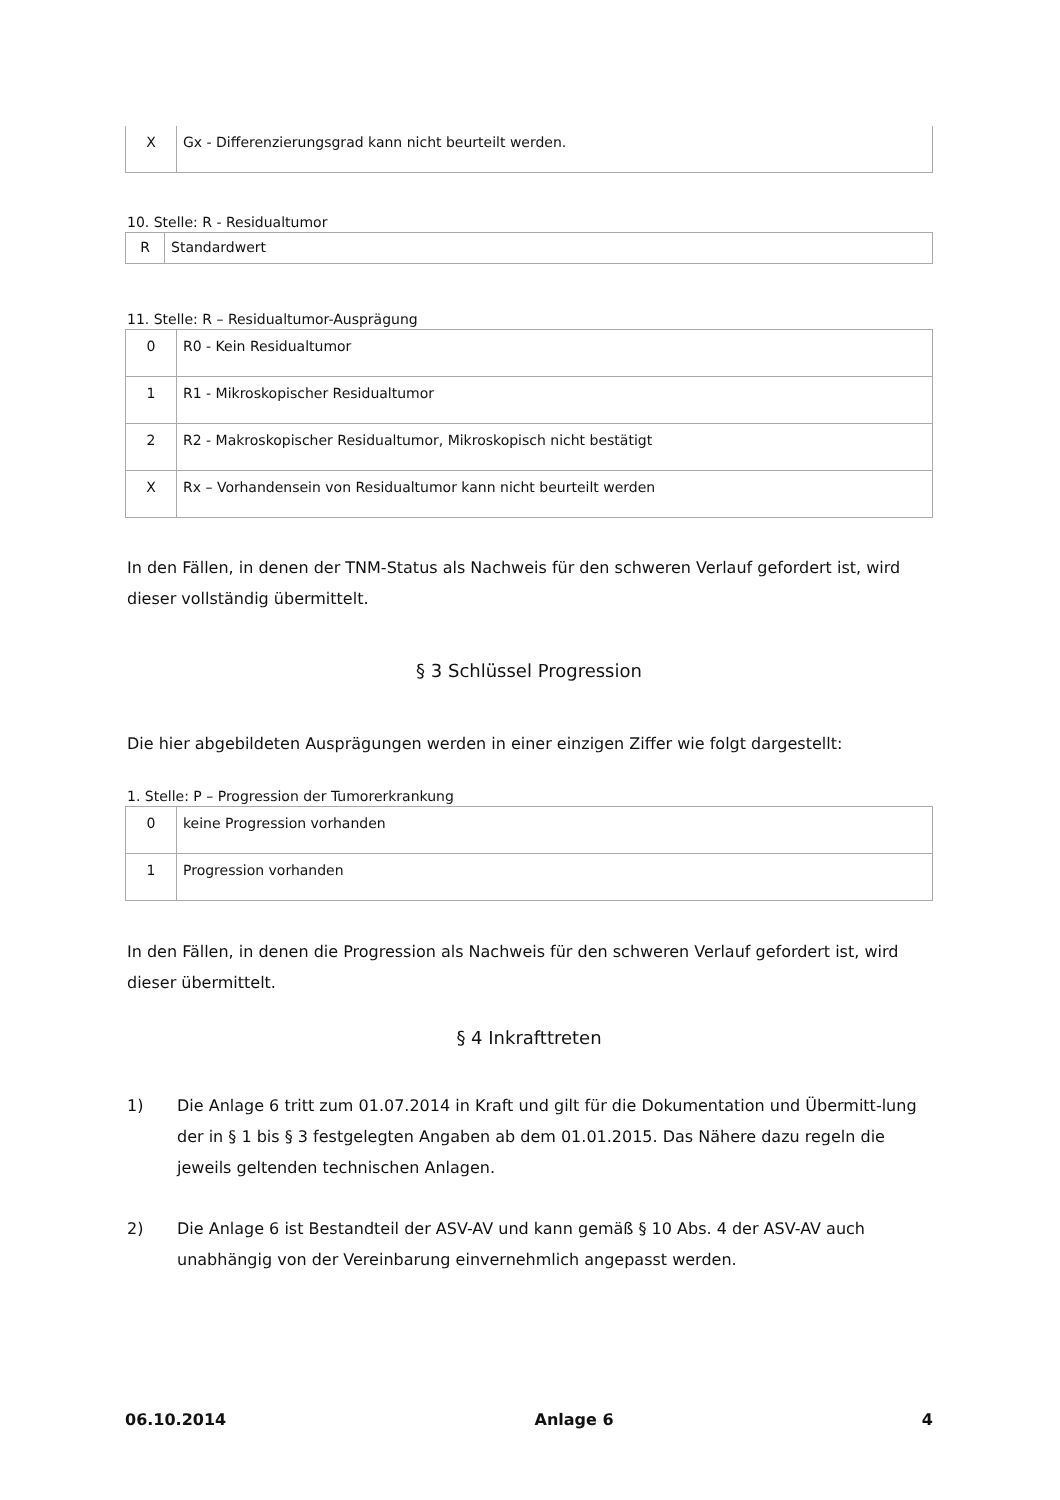| X | Gx - Differenzierungsgrad kann nicht beurteilt werden. |
10. Stelle: R - Residualtumor
| R | Standardwert |
11. Stelle: R – Residualtumor-Ausprägung
| 0 | R0 - Kein Residualtumor |
| 1 | R1 - Mikroskopischer Residualtumor |
| 2 | R2 - Makroskopischer Residualtumor, Mikroskopisch nicht bestätigt |
| X | Rx – Vorhandensein von Residualtumor kann nicht beurteilt werden |
In den Fällen, in denen der TNM-Status als Nachweis für den schweren Verlauf gefordert ist, wird dieser vollständig übermittelt.
§ 3 Schlüssel Progression
Die hier abgebildeten Ausprägungen werden in einer einzigen Ziffer wie folgt dargestellt:
1. Stelle: P – Progression der Tumorerkrankung
| 0 | keine Progression vorhanden |
| 1 | Progression vorhanden |
In den Fällen, in denen die Progression als Nachweis für den schweren Verlauf gefordert ist, wird dieser übermittelt.
§ 4 Inkrafttreten
1) Die Anlage 6 tritt zum 01.07.2014 in Kraft und gilt für die Dokumentation und Übermitt-lung der in § 1 bis § 3 festgelegten Angaben ab dem 01.01.2015. Das Nähere dazu regeln die jeweils geltenden technischen Anlagen.
2) Die Anlage 6 ist Bestandteil der ASV-AV und kann gemäß § 10 Abs. 4 der ASV-AV auch unabhängig von der Vereinbarung einvernehmlich angepasst werden.
06.10.2014 Anlage 6 4